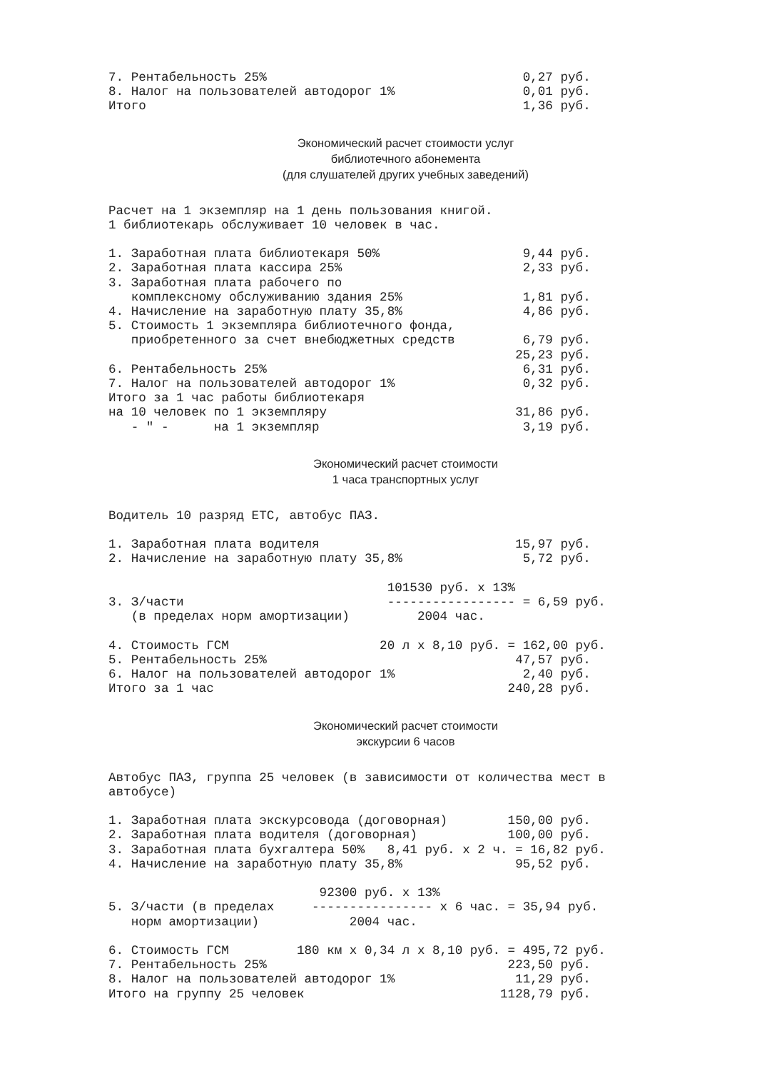7. Рентабельность 25%                                  0,27 руб.
8. Налог на пользователей автодорог 1%                 0,01 руб.
Итого                                                  1,36 руб.
Экономический расчет стоимости услуг
библиотечного абонемента
(для слушателей других учебных заведений)
Расчет на 1 экземпляр на 1 день пользования книгой.
1 библиотекарь обслуживает 10 человек в час.

1. Заработная плата библиотекаря 50%                   9,44 руб.
2. Заработная плата кассира 25%                        2,33 руб.
3. Заработная плата рабочего по
   комплексному обслуживанию здания 25%                1,81 руб.
4. Начисление на заработную плату 35,8%                4,86 руб.
5. Стоимость 1 экземпляра библиотечного фонда,
   приобретенного за счет внебюджетных средств         6,79 руб.
                                                      25,23 руб.
6. Рентабельность 25%                                  6,31 руб.
7. Налог на пользователей автодорог 1%                 0,32 руб.
Итого за 1 час работы библиотекаря
на 10 человек по 1 экземпляру                         31,86 руб.
   - " -      на 1 экземпляр                           3,19 руб.
Экономический расчет стоимости
1 часа транспортных услуг
Водитель 10 разряд ЕТС, автобус ПАЗ.

1. Заработная плата водителя                          15,97 руб.
2. Начисление на заработную плату 35,8%                5,72 руб.

                                     101530 руб. х 13%
3. З/части                           ----------------- = 6,59 руб.
   (в пределах норм амортизации)         2004 час.

4. Стоимость ГСМ                    20 л х 8,10 руб. = 162,00 руб.
5. Рентабельность 25%                                 47,57 руб.
6. Налог на пользователей автодорог 1%                 2,40 руб.
Итого за 1 час                                       240,28 руб.
Экономический расчет стоимости
экскурсии 6 часов
Автобус ПАЗ, группа 25 человек (в зависимости от количества мест в
автобусе)

1. Заработная плата экскурсовода (договорная)        150,00 руб.
2. Заработная плата водителя (договорная)            100,00 руб.
3. Заработная плата бухгалтера 50%   8,41 руб. х 2 ч. = 16,82 руб.
4. Начисление на заработную плату 35,8%               95,52 руб.

                            92300 руб. х 13%
5. З/части (в пределах     ---------------- х 6 час. = 35,94 руб.
   норм амортизации)            2004 час.

6. Стоимость ГСМ         180 км х 0,34 л х 8,10 руб. = 495,72 руб.
7. Рентабельность 25%                                223,50 руб.
8. Налог на пользователей автодорог 1%                11,29 руб.
Итого на группу 25 человек                          1128,79 руб.